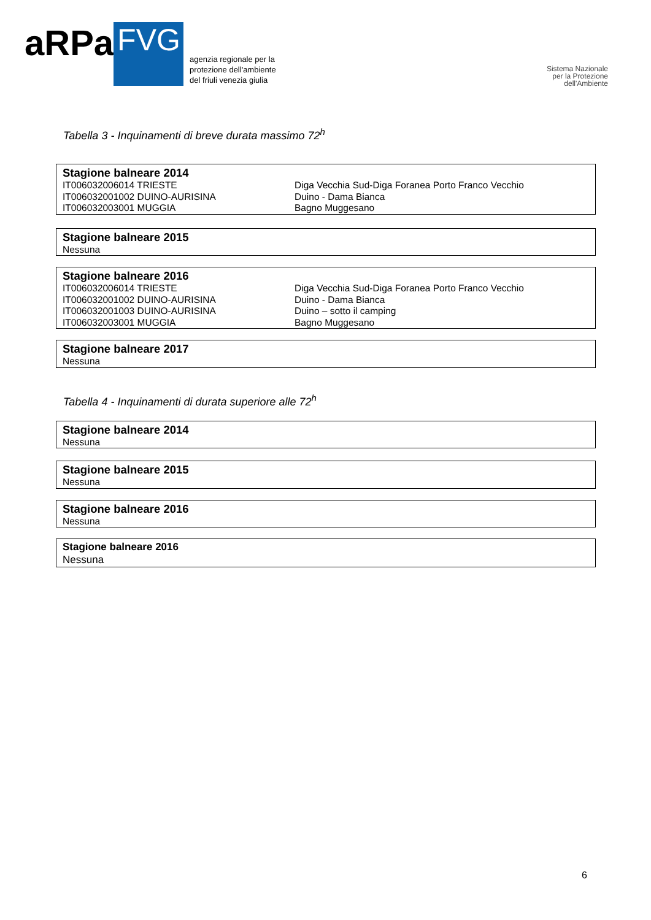aRPa FVG
agenzia regionale per la
protezione dell'ambiente
del friuli venezia giulia
Sistema Nazionale
per la Protezione
dell'Ambiente
Tabella 3 - Inquinamenti di breve durata massimo 72<sup>h</sup>
| Stagione balneare 2014 | |
| --- | --- |
| IT006032006014 TRIESTE | Diga Vecchia Sud-Diga Foranea Porto Franco Vecchio |
| IT006032001002 DUINO-AURISINA | Duino - Dama Bianca |
| IT006032003001 MUGGIA | Bagno Muggesano |
| Stagione balneare 2015 |
| --- |
| Nessuna |
| Stagione balneare 2016 | |
| --- | --- |
| IT006032006014 TRIESTE | Diga Vecchia Sud-Diga Foranea Porto Franco Vecchio |
| IT006032001002 DUINO-AURISINA | Duino - Dama Bianca |
| IT006032001003 DUINO-AURISINA | Duino – sotto il camping |
| IT006032003001 MUGGIA | Bagno Muggesano |
| Stagione balneare 2017 |
| --- |
| Nessuna |
Tabella 4 - Inquinamenti di durata superiore alle 72<sup>h</sup>
| Stagione balneare 2014 |
| --- |
| Nessuna |
| Stagione balneare 2015 |
| --- |
| Nessuna |
| Stagione balneare 2016 |
| --- |
| Nessuna |
| Stagione balneare 2016 |
| --- |
| Nessuna |
6